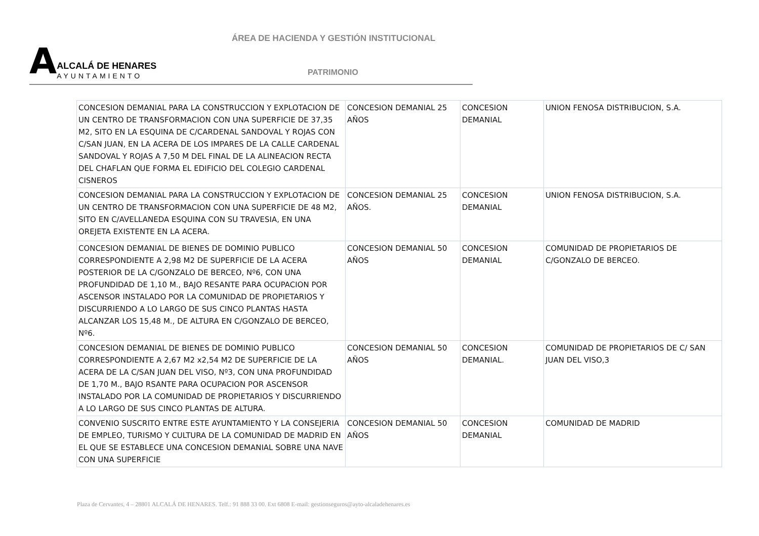ÁREA DE HACIENDA Y GESTIÓN INSTITUCIONAL
AALCALÁ DE HENARES AYUNTAMIENTO
PATRIMONIO
| CONCESION DEMANIAL PARA LA CONSTRUCCION Y EXPLOTACION DE UN CENTRO DE TRANSFORMACION CON UNA SUPERFICIE DE 37,35 M2, SITO EN LA ESQUINA DE C/CARDENAL SANDOVAL Y ROJAS CON C/SAN JUAN, EN LA ACERA DE LOS IMPARES DE LA CALLE CARDENAL SANDOVAL Y ROJAS A 7,50 M DEL FINAL DE LA ALINEACION RECTA DEL CHAFLAN QUE FORMA EL EDIFICIO DEL COLEGIO CARDENAL CISNEROS | CONCESION DEMANIAL 25 AÑOS | CONCESION DEMANIAL | UNION FENOSA DISTRIBUCION, S.A. |
| CONCESION DEMANIAL PARA LA CONSTRUCCION Y EXPLOTACION DE UN CENTRO DE TRANSFORMACION CON UNA SUPERFICIE DE 48 M2, SITO EN C/AVELLANEDA ESQUINA CON SU TRAVESIA, EN UNA OREJETA EXISTENTE EN LA ACERA. | CONCESION DEMANIAL 25 AÑOS. | CONCESION DEMANIAL | UNION FENOSA DISTRIBUCION, S.A. |
| CONCESION DEMANIAL DE BIENES DE DOMINIO PUBLICO CORRESPONDIENTE A 2,98 M2 DE SUPERFICIE DE LA ACERA POSTERIOR DE LA C/GONZALO DE BERCEO, Nº6, CON UNA PROFUNDIDAD DE 1,10 M., BAJO RESANTE PARA OCUPACION POR ASCENSOR INSTALADO POR LA COMUNIDAD DE PROPIETARIOS Y DISCURRIENDO A LO LARGO DE SUS CINCO PLANTAS HASTA ALCANZAR LOS 15,48 M., DE ALTURA EN C/GONZALO DE BERCEO, Nº6. | CONCESION DEMANIAL 50 AÑOS | CONCESION DEMANIAL | COMUNIDAD DE PROPIETARIOS DE C/GONZALO DE BERCEO. |
| CONCESION DEMANIAL DE BIENES DE DOMINIO PUBLICO CORRESPONDIENTE A 2,67 M2 x2,54 M2 DE SUPERFICIE DE LA ACERA DE LA C/SAN JUAN DEL VISO, Nº3, CON UNA PROFUNDIDAD DE 1,70 M., BAJO RSANTE PARA OCUPACION POR ASCENSOR INSTALADO POR LA COMUNIDAD DE PROPIETARIOS Y DISCURRIENDO A LO LARGO DE SUS CINCO PLANTAS DE ALTURA. | CONCESION DEMANIAL 50 AÑOS | CONCESION DEMANIAL. | COMUNIDAD DE PROPIETARIOS DE C/ SAN JUAN DEL VISO,3 |
| CONVENIO SUSCRITO ENTRE ESTE AYUNTAMIENTO Y LA CONSEJERIA DE EMPLEO, TURISMO Y CULTURA DE LA COMUNIDAD DE MADRID EN EL QUE SE ESTABLECE UNA CONCESION DEMANIAL SOBRE UNA NAVE CON UNA SUPERFICIE | CONCESION DEMANIAL 50 AÑOS | CONCESION DEMANIAL | COMUNIDAD DE MADRID |
Plaza de Cervantes, 4 – 28801 ALCALÁ DE HENARES. Telf.: 91 888 33 00. Ext 6808 E-mail: gestionseguros@ayto-alcaladehenares.es